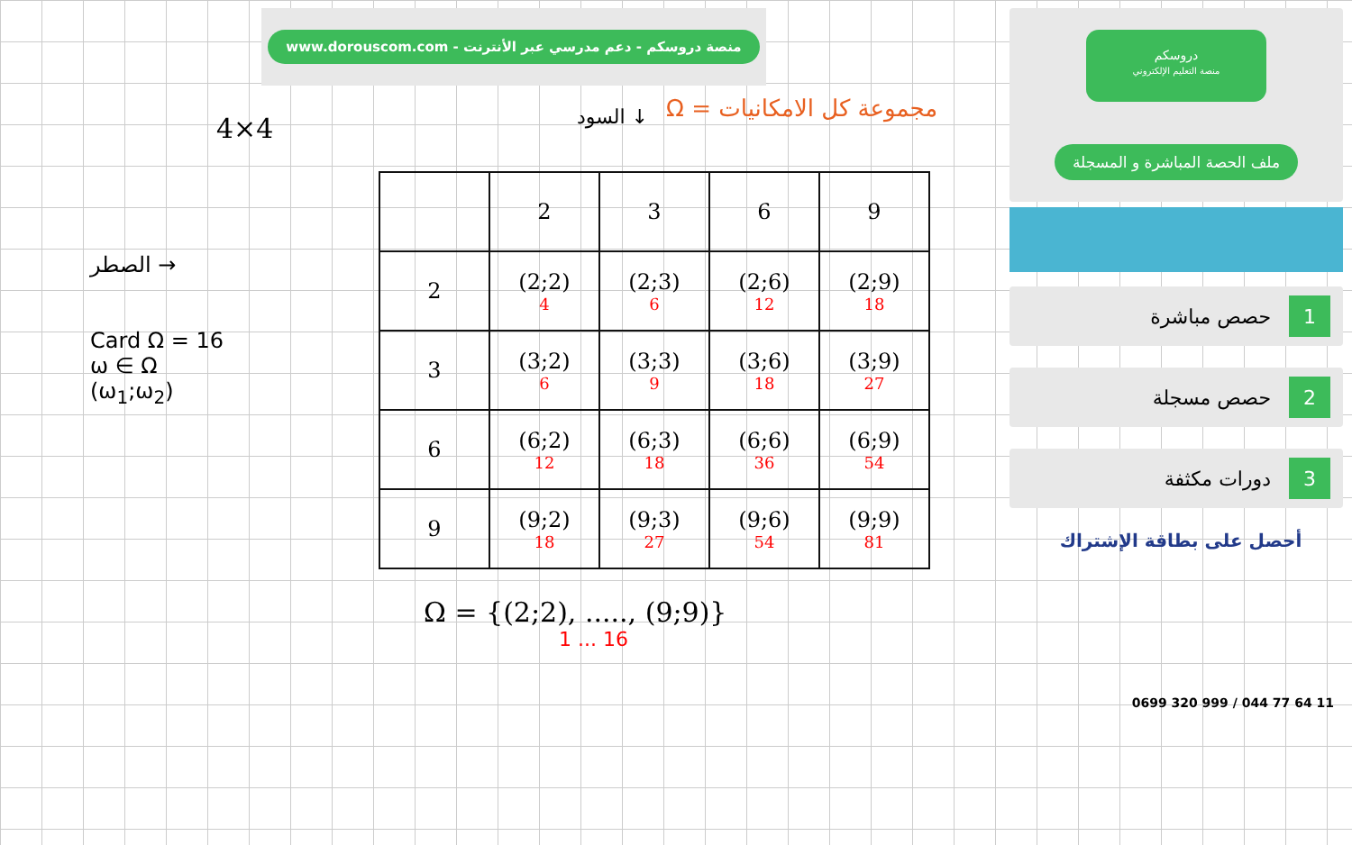www.dorouscom.com - منصة دروسكم - دعم مدرسي عبر الأنترنت
4×4
السود ↓
Ω = مجموعة كل الامكانيات
الصطر →
Card Ω = 16
ω ∈ Ω
(ω<sub>1</sub>;ω<sub>2</sub>)
| | 2 | 3 | 6 | 9 |
| 2 | (2;2) 4 | (2;3) 6 | (2;6) 12 | (2;9) 18 |
| 3 | (3;2) 6 | (3;3) 9 | (3;6) 18 | (3;9) 27 |
| 6 | (6;2) 12 | (6;3) 18 | (6;6) 36 | (6;9) 54 |
| 9 | (9;2) 18 | (9;3) 27 | (9;6) 54 | (9;9) 81 |
Ω = {(2;2), ....., (9;9)}
1 ... 16
دروسكم
منصة التعليم الإلكتروني
ملف الحصة المباشرة و المسجلة
حصص مباشرة
1
حصص مسجلة
2
دورات مكثفة
3
أحصل على بطاقة الإشتراك
0699 320 999 / 044 77 64 11